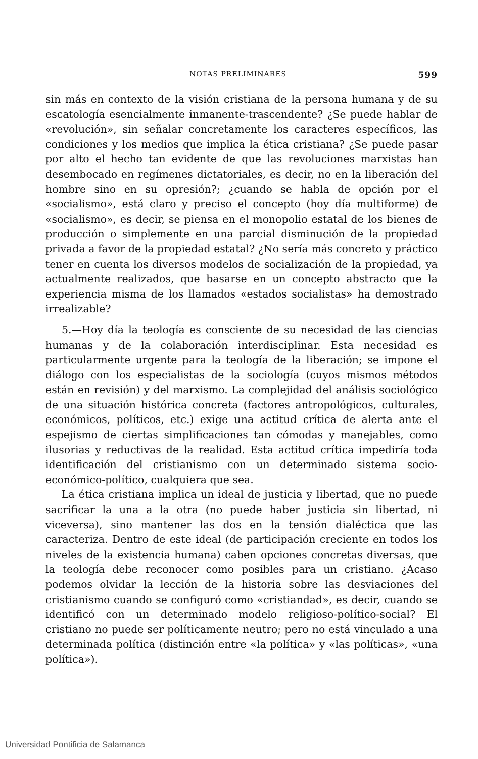NOTAS PRELIMINARES 599
sin más en contexto de la visión cristiana de la persona humana y de su escatología esencialmente inmanente-trascendente? ¿Se puede hablar de «revolución», sin señalar concretamente los caracteres específicos, las condiciones y los medios que implica la ética cristiana? ¿Se puede pasar por alto el hecho tan evidente de que las revoluciones marxistas han desembocado en regímenes dictatoriales, es decir, no en la liberación del hombre sino en su opresión?; ¿cuando se habla de opción por el «socialismo», está claro y preciso el concepto (hoy día multiforme) de «socialismo», es decir, se piensa en el monopolio estatal de los bienes de producción o simplemente en una parcial disminución de la propiedad privada a favor de la propiedad estatal? ¿No sería más concreto y práctico tener en cuenta los diversos modelos de socialización de la propiedad, ya actualmente realizados, que basarse en un concepto abstracto que la experiencia misma de los llamados «estados socialistas» ha demostrado irrealizable?
5.—Hoy día la teología es consciente de su necesidad de las ciencias humanas y de la colaboración interdisciplinar. Esta necesidad es particularmente urgente para la teología de la liberación; se impone el diálogo con los especialistas de la sociología (cuyos mismos métodos están en revisión) y del marxismo. La complejidad del análisis sociológico de una situación histórica concreta (factores antropológicos, culturales, económicos, políticos, etc.) exige una actitud crítica de alerta ante el espejismo de ciertas simplificaciones tan cómodas y manejables, como ilusorias y reductivas de la realidad. Esta actitud crítica impediría toda identificación del cristianismo con un determinado sistema socio-económico-político, cualquiera que sea.
La ética cristiana implica un ideal de justicia y libertad, que no puede sacrificar la una a la otra (no puede haber justicia sin libertad, ni viceversa), sino mantener las dos en la tensión dialéctica que las caracteriza. Dentro de este ideal (de participación creciente en todos los niveles de la existencia humana) caben opciones concretas diversas, que la teología debe reconocer como posibles para un cristiano. ¿Acaso podemos olvidar la lección de la historia sobre las desviaciones del cristianismo cuando se configuró como «cristiandad», es decir, cuando se identificó con un determinado modelo religioso-político-social? El cristiano no puede ser políticamente neutro; pero no está vinculado a una determinada política (distinción entre «la política» y «las políticas», «una política»).
Universidad Pontificia de Salamanca